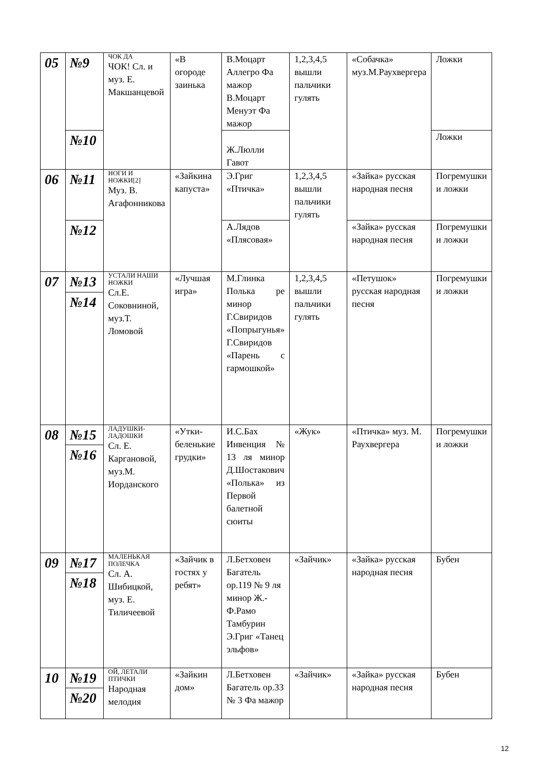| 05 | №9 | ЧОК ДА ЧОК! Сл. и муз. Е. Макшанцевой | «В огороде заинька | В.Моцарт Аллегро Фа мажор В.Моцарт Менуэт Фа мажор | 1,2,3,4,5 вышли пальчики гулять | «Собачка» муз.М.Раухвергера | Ложки |
| | №10 | | | Ж.Люлли Гавот | | | Ложки |
| 06 | №11 | НОГИ И НОЖКИ[2] Муз. В. Агафонникова | «Зайкина капуста» | Э.Григ «Птичка» | 1,2,3,4,5 вышли пальчики гулять | «Зайка» русская народная песня | Погремушки и ложки |
| | №12 | | | А.Лядов «Плясовая» | | «Зайка» русская народная песня | Погремушки и ложки |
| 07 | №13 | УСТАЛИ НАШИ НОЖКИ Сл.Е. Соковниной, муз.Т. Ломовой | «Лучшая игра» | М.Глинка Полька ре минор Г.Свиридов «Попрыгунья» Г.Свиридов «Парень с гармошкой» | 1,2,3,4,5 вышли пальчики гулять | «Петушок» русская народная песня | Погремушки и ложки |
| | №14 | | | | | | |
| 08 | №15 | ЛАДУШКИ-ЛАДОШКИ Сл. Е. Каргановой, муз.М. Иорданского | «Утки-беленькие грудки» | И.С.Бах Инвенция № 13 ля минор Д.Шостакович «Полька» из Первой балетной сюиты | «Жук» | «Птичка» муз. М. Раухвергера | Погремушки и ложки |
| | №16 | | | | | | |
| 09 | №17 | МАЛЕНЬКАЯ ПОЛЕЧКА Сл. А. Шибицкой, муз. Е. Тиличеевой | «Зайчик в гостях у ребят» | Л.Бетховен Багатель ор.119 № 9 ля минор Ж.-Ф.Рамо Тамбурин Э.Григ «Танец эльфов» | «Зайчик» | «Зайка» русская народная песня | Бубен |
| | №18 | | | | | | |
| 10 | №19 | ОЙ, ЛЕТАЛИ ПТИЧКИ Народная мелодия | «Зайкин дом» | Л.Бетховен Багатель ор.33 № 3 Фа мажор | «Зайчик» | «Зайка» русская народная песня | Бубен |
| | №20 | | | | | | |
12